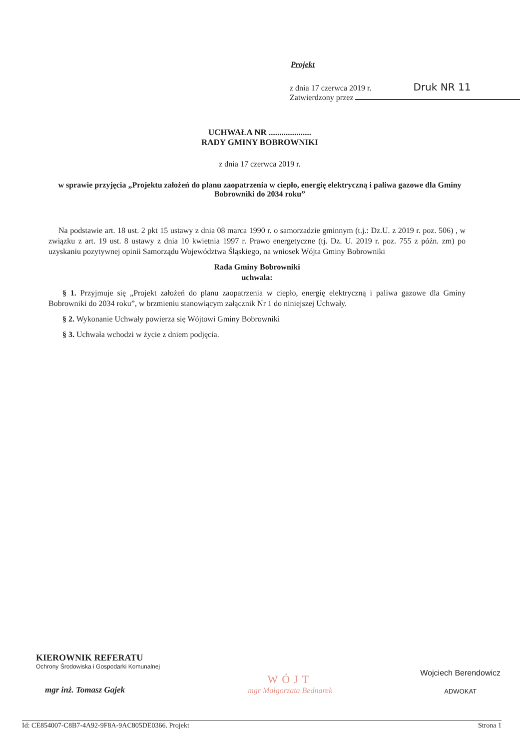Projekt
z dnia 17 czerwca 2019 r. Druk NR 11
Zatwierdzony przez
UCHWAŁA NR ....................
RADY GMINY BOBROWNIKI
z dnia 17 czerwca 2019 r.
w sprawie przyjęcia „Projektu założeń do planu zaopatrzenia w ciepło, energię elektryczną i paliwa gazowe dla Gminy Bobrowniki do 2034 roku”
Na podstawie art. 18 ust. 2 pkt 15 ustawy z dnia 08 marca 1990 r. o samorzadzie gminnym (t.j.: Dz.U. z 2019 r. poz. 506) , w związku z art. 19 ust. 8 ustawy z dnia 10 kwietnia 1997 r. Prawo energetyczne (tj. Dz. U. 2019 r. poz. 755 z późn. zm) po uzyskaniu pozytywnej opinii Samorządu Województwa Śląskiego, na wniosek Wójta Gminy Bobrowniki
Rada Gminy Bobrowniki
uchwala:
§ 1. Przyjmuje się „Projekt założeń do planu zaopatrzenia w ciepło, energię elektryczną i paliwa gazowe dla Gminy Bobrowniki do 2034 roku”, w brzmieniu stanowiącym załącznik Nr 1 do niniejszej Uchwały.
§ 2. Wykonanie Uchwały powierza się Wójtowi Gminy Bobrowniki
§ 3. Uchwała wchodzi w życie z dniem podjęcia.
KIEROWNIK REFERATU
Ochrony Środowiska i Gospodarki Komunalnej
mgr inż. Tomasz Gajek
WÓJT
mgr Małgorzata Bednarek
Wojciech Berendowicz
ADWOKAT
Id: CE854007-C8B7-4A92-9F8A-9AC805DE0366. Projekt Strona 1